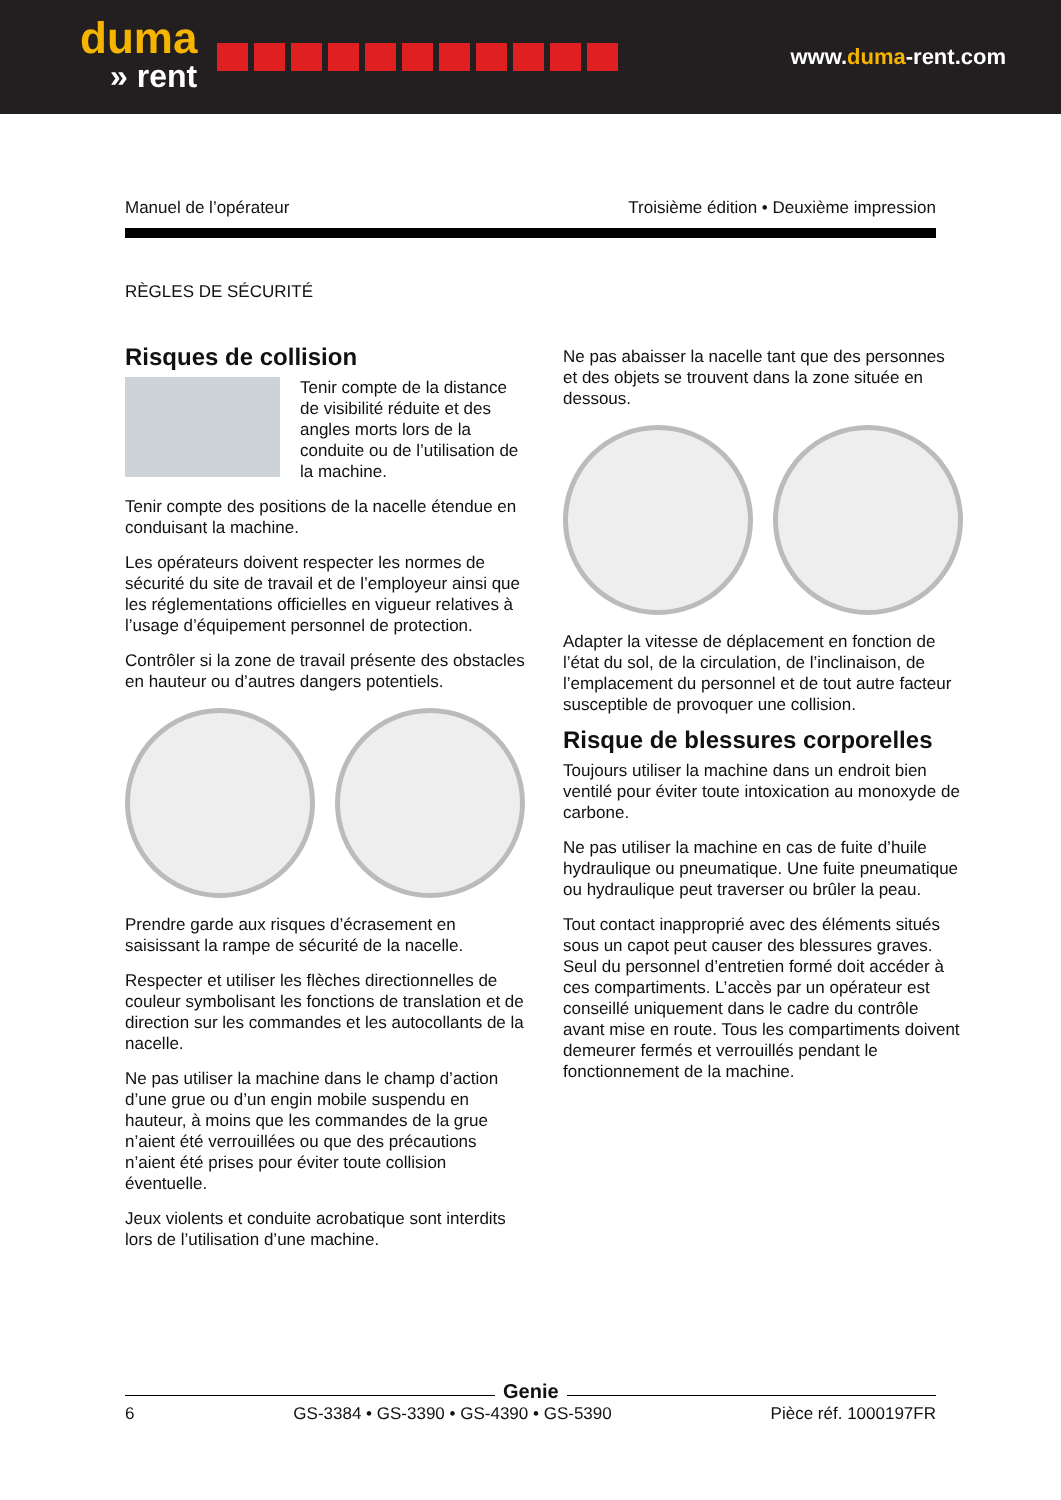duma
» rent
www.duma-rent.com
Manuel de l’opérateur Troisième édition • Deuxième impression
RÈGLES DE SÉCURITÉ
Risques de collision
Tenir compte de la distance de visibilité réduite et des angles morts lors de la conduite ou de l’utilisation de la machine.
Tenir compte des positions de la nacelle étendue en conduisant la machine.
Les opérateurs doivent respecter les normes de sécurité du site de travail et de l’employeur ainsi que les réglementations officielles en vigueur relatives à l’usage d’équipement personnel de protection.
Contrôler si la zone de travail présente des obstacles en hauteur ou d’autres dangers potentiels.
Prendre garde aux risques d’écrasement en saisissant la rampe de sécurité de la nacelle.
Respecter et utiliser les flèches directionnelles de couleur symbolisant les fonctions de translation et de direction sur les commandes et les autocollants de la nacelle.
Ne pas utiliser la machine dans le champ d’action d’une grue ou d’un engin mobile suspendu en hauteur, à moins que les commandes de la grue n’aient été verrouillées ou que des précautions n’aient été prises pour éviter toute collision éventuelle.
Jeux violents et conduite acrobatique sont interdits lors de l’utilisation d’une machine.
Ne pas abaisser la nacelle tant que des personnes et des objets se trouvent dans la zone située en dessous.
Adapter la vitesse de déplacement en fonction de l’état du sol, de la circulation, de l’inclinaison, de l’emplacement du personnel et de tout autre facteur susceptible de provoquer une collision.
Risque de blessures corporelles
Toujours utiliser la machine dans un endroit bien ventilé pour éviter toute intoxication au monoxyde de carbone.
Ne pas utiliser la machine en cas de fuite d’huile hydraulique ou pneumatique. Une fuite pneumatique ou hydraulique peut traverser ou brûler la peau.
Tout contact inapproprié avec des éléments situés sous un capot peut causer des blessures graves. Seul du personnel d’entretien formé doit accéder à ces compartiments. L’accès par un opérateur est conseillé uniquement dans le cadre du contrôle avant mise en route. Tous les compartiments doivent demeurer fermés et verrouillés pendant le fonctionnement de la machine.
6 GS-3384 • GS-3390 • GS-4390 • GS-5390 Pièce réf. 1000197FR
Genie